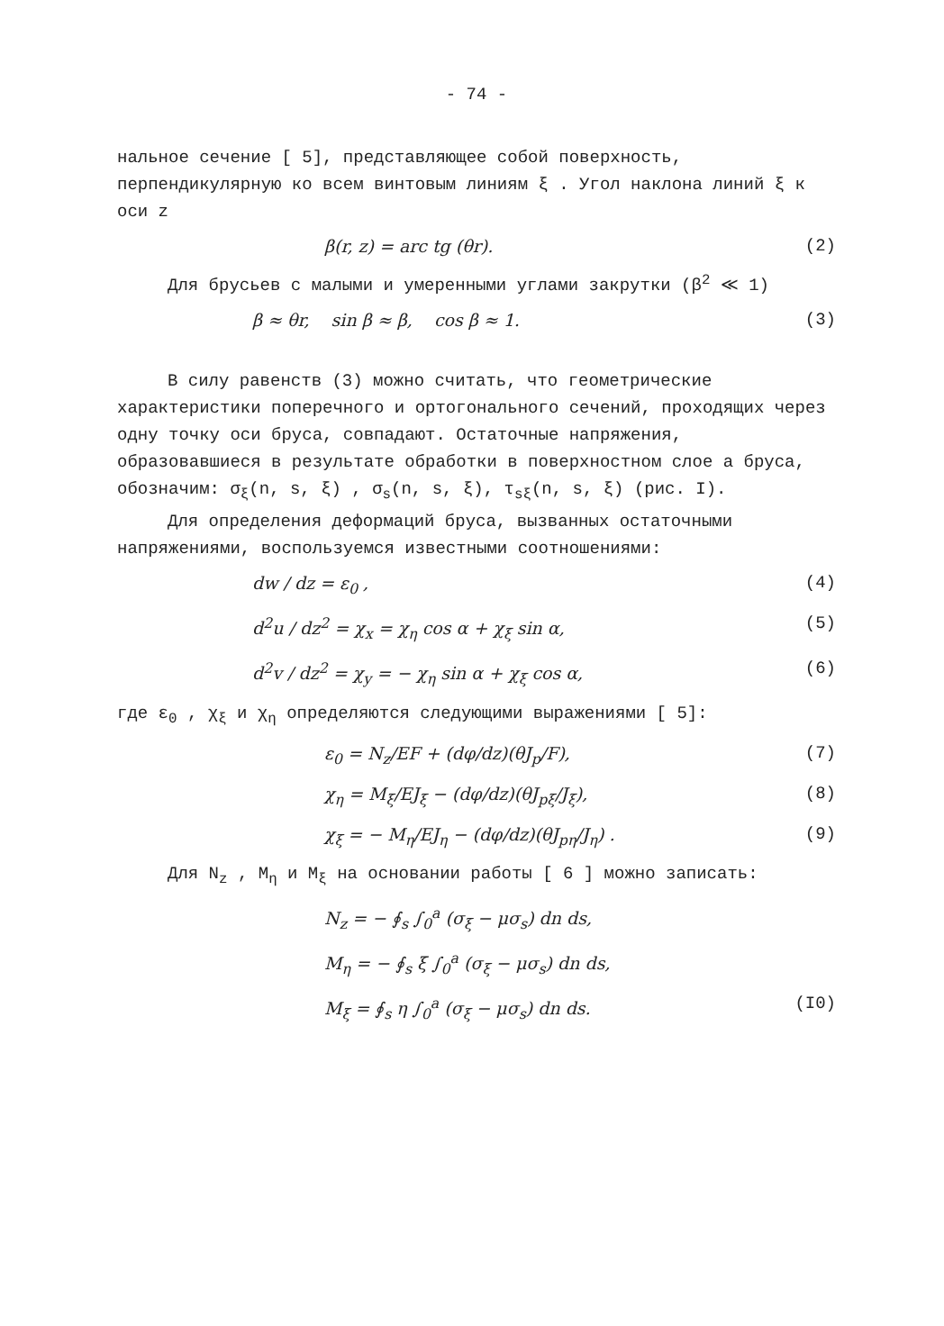- 74 -
нальное сечение [ 5], представляющее собой поверхность, перпендикулярную ко всем винтовым линиям ξ . Угол наклона линий ξ к оси z
β(r, z) = arc tg (θr). (2)
Для брусьев с малыми и умеренными углами закрутки (β<sup>2</sup> ≪ 1)
β ≈ θr, sin β ≈ β, cos β ≈ 1. (3)
В силу равенств (3) можно считать, что геометрические характеристики поперечного и ортогонального сечений, проходящих через одну точку оси бруса, совпадают. Остаточные напряжения, образовавшиеся в результате обработки в поверхностном слое a бруса, обозначим: σ<sub>ξ</sub>(n, s, ξ) , σ<sub>s</sub>(n, s, ξ), τ<sub>sξ</sub>(n, s, ξ) (рис. I).
Для определения деформаций бруса, вызванных остаточными напряжениями, воспользуемся известными соотношениями:
dw / dz = ε<sub>0</sub> , (4)
d<sup>2</sup>u / dz<sup>2</sup> = χ<sub>x</sub> = χ<sub>η</sub> cos α + χ<sub>ξ</sub> sin α, (5)
d<sup>2</sup>v / dz<sup>2</sup> = χ<sub>y</sub> = − χ<sub>η</sub> sin α + χ<sub>ξ</sub> cos α, (6)
где ε<sub>0</sub> , χ<sub>ξ</sub> и χ<sub>η</sub> определяются следующими выражениями [ 5]:
ε<sub>0</sub> = N<sub>z</sub>/EF + (dφ/dz)(θJ<sub>p</sub>/F), (7)
χ<sub>η</sub> = M<sub>ξ</sub>/EJ<sub>ξ</sub> − (dφ/dz)(θJ<sub>pξ</sub>/J<sub>ξ</sub>), (8)
χ<sub>ξ</sub> = − M<sub>η</sub>/EJ<sub>η</sub> − (dφ/dz)(θJ<sub>pη</sub>/J<sub>η</sub>) . (9)
Для N<sub>z</sub> , M<sub>η</sub> и M<sub>ξ</sub> на основании работы [ 6 ] можно записать:
N<sub>z</sub> = − ∮<sub>s</sub> ∫<sub>0</sub><sup>a</sup> (σ<sub>ξ</sub> − μσ<sub>s</sub>) dn ds,
M<sub>η</sub> = − ∮<sub>s</sub> ξ ∫<sub>0</sub><sup>a</sup> (σ<sub>ξ</sub> − μσ<sub>s</sub>) dn ds,
M<sub>ξ</sub> = ∮<sub>s</sub> η ∫<sub>0</sub><sup>a</sup> (σ<sub>ξ</sub> − μσ<sub>s</sub>) dn ds. (I0)